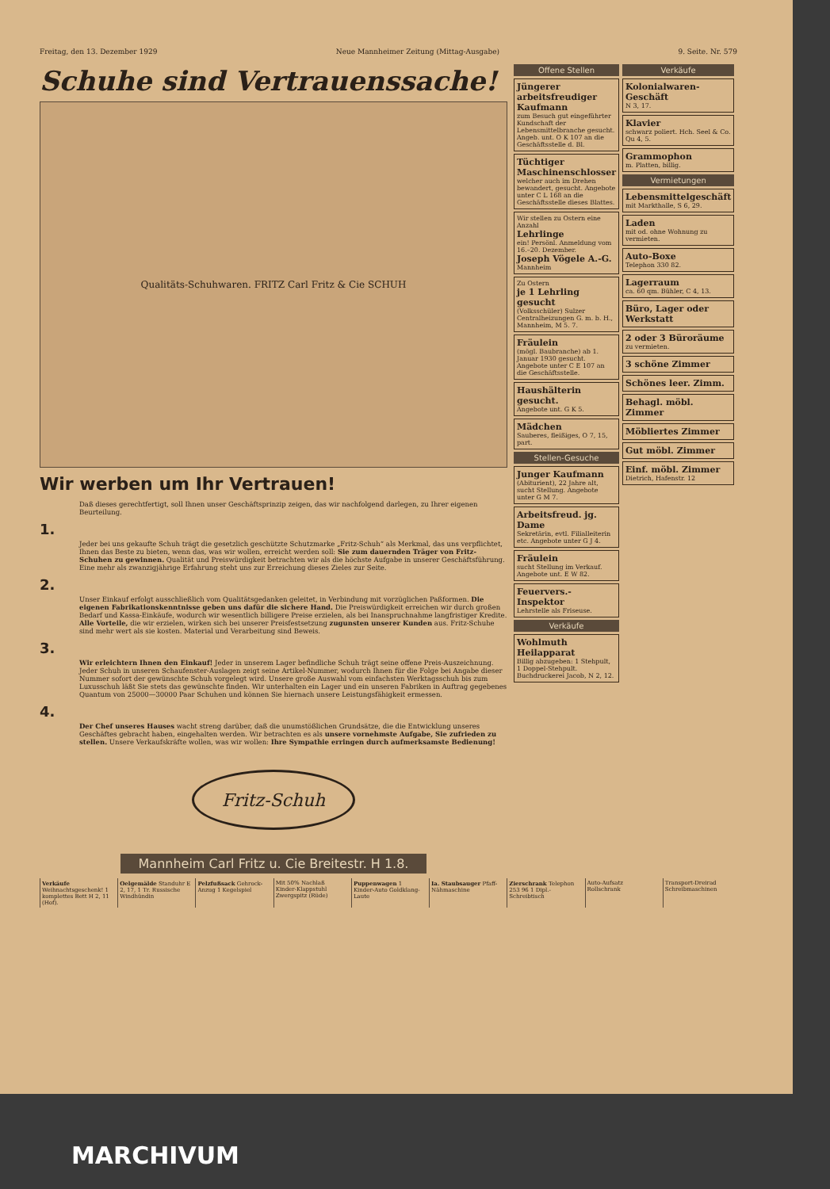Freitag, den 13. Dezember 1929 Neue Mannheimer Zeitung (Mittag-Ausgabe) 9. Seite. Nr. 579
Schuhe sind Vertrauenssache!
Qualitäts-Schuhwaren. FRITZ Carl Fritz & Cie SCHUH
Wir werben um Ihr Vertrauen!
Daß dieses gerechtfertigt, soll Ihnen unser Geschäftsprinzip zeigen, das wir nachfolgend darlegen, zu Ihrer eigenen Beurteilung.
1.
Jeder bei uns gekaufte Schuh trägt die gesetzlich geschützte Schutzmarke „Fritz-Schuh“ als Merkmal, das uns verpflichtet, Ihnen das Beste zu bieten, wenn das, was wir wollen, erreicht werden soll: Sie zum dauernden Träger von Fritz-Schuhen zu gewinnen. Qualität und Preiswürdigkeit betrachten wir als die höchste Aufgabe in unserer Geschäftsführung. Eine mehr als zwanzigjährige Erfahrung steht uns zur Erreichung dieses Zieles zur Seite.
2.
Unser Einkauf erfolgt ausschließlich vom Qualitätsgedanken geleitet, in Verbindung mit vorzüglichen Paßformen. Die eigenen Fabrikationskenntnisse geben uns dafür die sichere Hand. Die Preiswürdigkeit erreichen wir durch großen Bedarf und Kassa-Einkäufe, wodurch wir wesentlich billigere Preise erzielen, als bei Inanspruchnahme langfristiger Kredite. Alle Vorteile, die wir erzielen, wirken sich bei unserer Preisfestsetzung zugunsten unserer Kunden aus. Fritz-Schuhe sind mehr wert als sie kosten. Material und Verarbeitung sind Beweis.
3.
Wir erleichtern Ihnen den Einkauf! Jeder in unserem Lager befindliche Schuh trägt seine offene Preis-Auszeichnung. Jeder Schuh in unseren Schaufenster-Auslagen zeigt seine Artikel-Nummer, wodurch Ihnen für die Folge bei Angabe dieser Nummer sofort der gewünschte Schuh vorgelegt wird. Unsere große Auswahl vom einfachsten Werktagsschuh bis zum Luxusschuh läßt Sie stets das gewünschte finden. Wir unterhalten ein Lager und ein unseren Fabriken in Auftrag gegebenes Quantum von 25000—30000 Paar Schuhen und können Sie hiernach unsere Leistungsfähigkeit ermessen.
4.
Der Chef unseres Hauses wacht streng darüber, daß die unumstößlichen Grundsätze, die die Entwicklung unseres Geschäftes gebracht haben, eingehalten werden. Wir betrachten es als unsere vornehmste Aufgabe, Sie zufrieden zu stellen. Unsere Verkaufskräfte wollen, was wir wollen: Ihre Sympathie erringen durch aufmerksamste Bedienung!
Fritz-Schuh
Mannheim Carl Fritz u. Cie Breitestr. H 1.8.
Offene Stellen
Jüngerer arbeitsfreudiger Kaufmann
zum Besuch gut eingeführter Kundschaft der Lebensmittelbranche gesucht. Angeb. unt. O K 107 an die Geschäftsstelle d. Bl.
Tüchtiger Maschinenschlosser
welcher auch im Drehen bewandert, gesucht. Angebote unter C L 168 an die Geschäftsstelle dieses Blattes.
Wir stellen zu Ostern eine Anzahl
Lehrlinge
ein! Persönl. Anmeldung vom 16.–20. Dezember.
Joseph Vögele A.-G.
Mannheim
Zu Ostern
je 1 Lehrling gesucht
(Volksschüler) Sulzer Centralheizungen G. m. b. H., Mannheim, M 5. 7.
Fräulein
(mögl. Baubranche) ab 1. Januar 1930 gesucht. Angebote unter C E 107 an die Geschäftsstelle.
Haushälterin gesucht.
Angebote unt. G K 5.
Mädchen
Sauberes, fleißiges, O 7, 15, part.
Stellen-Gesuche
Junger Kaufmann
(Abiturient), 22 Jahre alt, sucht Stellung. Angebote unter G M 7.
Arbeitsfreud. jg. Dame
Sekretärin, evtl. Filialleiterin etc. Angebote unter G J 4.
Fräulein
sucht Stellung im Verkauf. Angebote unt. E W 82.
Feuervers.-Inspektor
Lehrstelle als Friseuse.
Verkäufe
Wohlmuth Heilapparat
Billig abzugeben: 1 Stehpult, 1 Doppel-Stehpult. Buchdruckerei Jacob, N 2, 12.
Verkäufe
Kolonialwaren-Geschäft
N 3, 17.
Klavier
schwarz poliert. Hch. Seel & Co. Qu 4, 5.
Grammophon
m. Platten, billig.
Vermietungen
Lebensmittelgeschäft
mit Markthalle, S 6, 29.
Laden
mit od. ohne Wohnung zu vermieten.
Auto-Boxe
Telephon 330 82.
Lagerraum
ca. 60 qm. Bühler, C 4, 13.
Büro, Lager oder Werkstatt
2 oder 3 Büroräume
zu vermieten.
3 schöne Zimmer
Schönes leer. Zimm.
Behagl. möbl. Zimmer
Möbliertes Zimmer
Gut möbl. Zimmer
Einf. möbl. Zimmer
Dietrich, Hafenstr. 12
Verkäufe Weihnachtsgeschenk! 1 komplettes Bett H 2, 11 (Hof).
Oelgemälde Standuhr E 2, 17, 1 Tr. Russische Windhündin
Pelzfußsack Gehrock-Anzug 1 Kegelspiel
Mit 50% Nachlaß Kinder-Klappstuhl Zwergspitz (Rüde)
Puppenwagen 1 Kinder-Auto Goldklang-Laute
Ia. Staubsauger Pfaff-Nähmaschine
Zierschrank Telephon 253 96 1 Dipl.-Schreibtisch
Auto-Aufsatz Rollschrank Transport-Dreirad Schreibmaschinen
MARCHIVUM